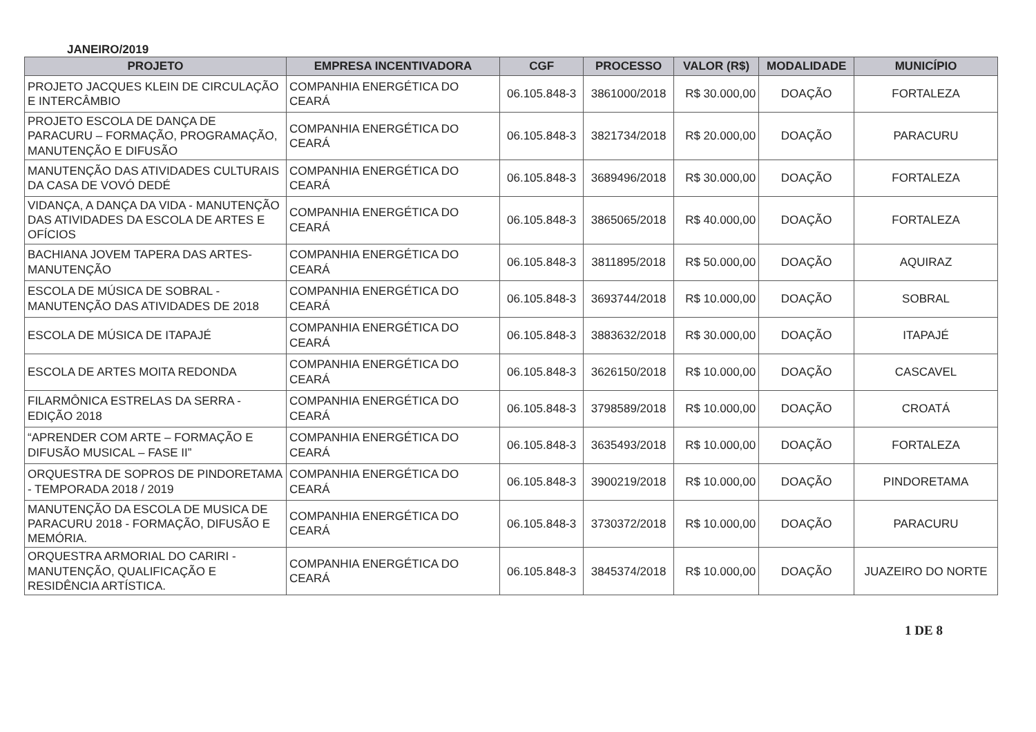JANEIRO/2019
| PROJETO | EMPRESA INCENTIVADORA | CGF | PROCESSO | VALOR (R$) | MODALIDADE | MUNICÍPIO |
| --- | --- | --- | --- | --- | --- | --- |
| PROJETO JACQUES KLEIN DE CIRCULAÇÃO E INTERCÂMBIO | COMPANHIA ENERGÉTICA DO CEARÁ | 06.105.848-3 | 3861000/2018 | R$ 30.000,00 | DOAÇÃO | FORTALEZA |
| PROJETO ESCOLA DE DANÇA DE PARACURU – FORMAÇÃO, PROGRAMAÇÃO, MANUTENÇÃO E DIFUSÃO | COMPANHIA ENERGÉTICA DO CEARÁ | 06.105.848-3 | 3821734/2018 | R$ 20.000,00 | DOAÇÃO | PARACURU |
| MANUTENÇÃO DAS ATIVIDADES CULTURAIS DA CASA DE VOVÓ DEDÉ | COMPANHIA ENERGÉTICA DO CEARÁ | 06.105.848-3 | 3689496/2018 | R$ 30.000,00 | DOAÇÃO | FORTALEZA |
| VIDANÇA, A DANÇA DA VIDA - MANUTENÇÃO DAS ATIVIDADES DA ESCOLA DE ARTES E OFÍCIOS | COMPANHIA ENERGÉTICA DO CEARÁ | 06.105.848-3 | 3865065/2018 | R$ 40.000,00 | DOAÇÃO | FORTALEZA |
| BACHIANA JOVEM TAPERA DAS ARTES- MANUTENÇÃO | COMPANHIA ENERGÉTICA DO CEARÁ | 06.105.848-3 | 3811895/2018 | R$ 50.000,00 | DOAÇÃO | AQUIRAZ |
| ESCOLA DE MÚSICA DE SOBRAL - MANUTENÇÃO DAS ATIVIDADES DE 2018 | COMPANHIA ENERGÉTICA DO CEARÁ | 06.105.848-3 | 3693744/2018 | R$ 10.000,00 | DOAÇÃO | SOBRAL |
| ESCOLA DE MÚSICA DE ITAPAJÉ | COMPANHIA ENERGÉTICA DO CEARÁ | 06.105.848-3 | 3883632/2018 | R$ 30.000,00 | DOAÇÃO | ITAPAJÉ |
| ESCOLA DE ARTES MOITA REDONDA | COMPANHIA ENERGÉTICA DO CEARÁ | 06.105.848-3 | 3626150/2018 | R$ 10.000,00 | DOAÇÃO | CASCAVEL |
| FILARMÔNICA ESTRELAS DA SERRA - EDIÇÃO 2018 | COMPANHIA ENERGÉTICA DO CEARÁ | 06.105.848-3 | 3798589/2018 | R$ 10.000,00 | DOAÇÃO | CROATÁ |
| “APRENDER COM ARTE – FORMAÇÃO E DIFUSÃO MUSICAL – FASE II” | COMPANHIA ENERGÉTICA DO CEARÁ | 06.105.848-3 | 3635493/2018 | R$ 10.000,00 | DOAÇÃO | FORTALEZA |
| ORQUESTRA DE SOPROS DE PINDORETAMA - TEMPORADA 2018 / 2019 | COMPANHIA ENERGÉTICA DO CEARÁ | 06.105.848-3 | 3900219/2018 | R$ 10.000,00 | DOAÇÃO | PINDORETAMA |
| MANUTENÇÃO DA ESCOLA DE MUSICA DE PARACURU 2018 - FORMAÇÃO, DIFUSÃO E MEMÓRIA. | COMPANHIA ENERGÉTICA DO CEARÁ | 06.105.848-3 | 3730372/2018 | R$ 10.000,00 | DOAÇÃO | PARACURU |
| ORQUESTRA ARMORIAL DO CARIRI - MANUTENÇÃO, QUALIFICAÇÃO E RESIDÊNCIA ARTÍSTICA. | COMPANHIA ENERGÉTICA DO CEARÁ | 06.105.848-3 | 3845374/2018 | R$ 10.000,00 | DOAÇÃO | JUAZEIRO DO NORTE |
1 DE 8